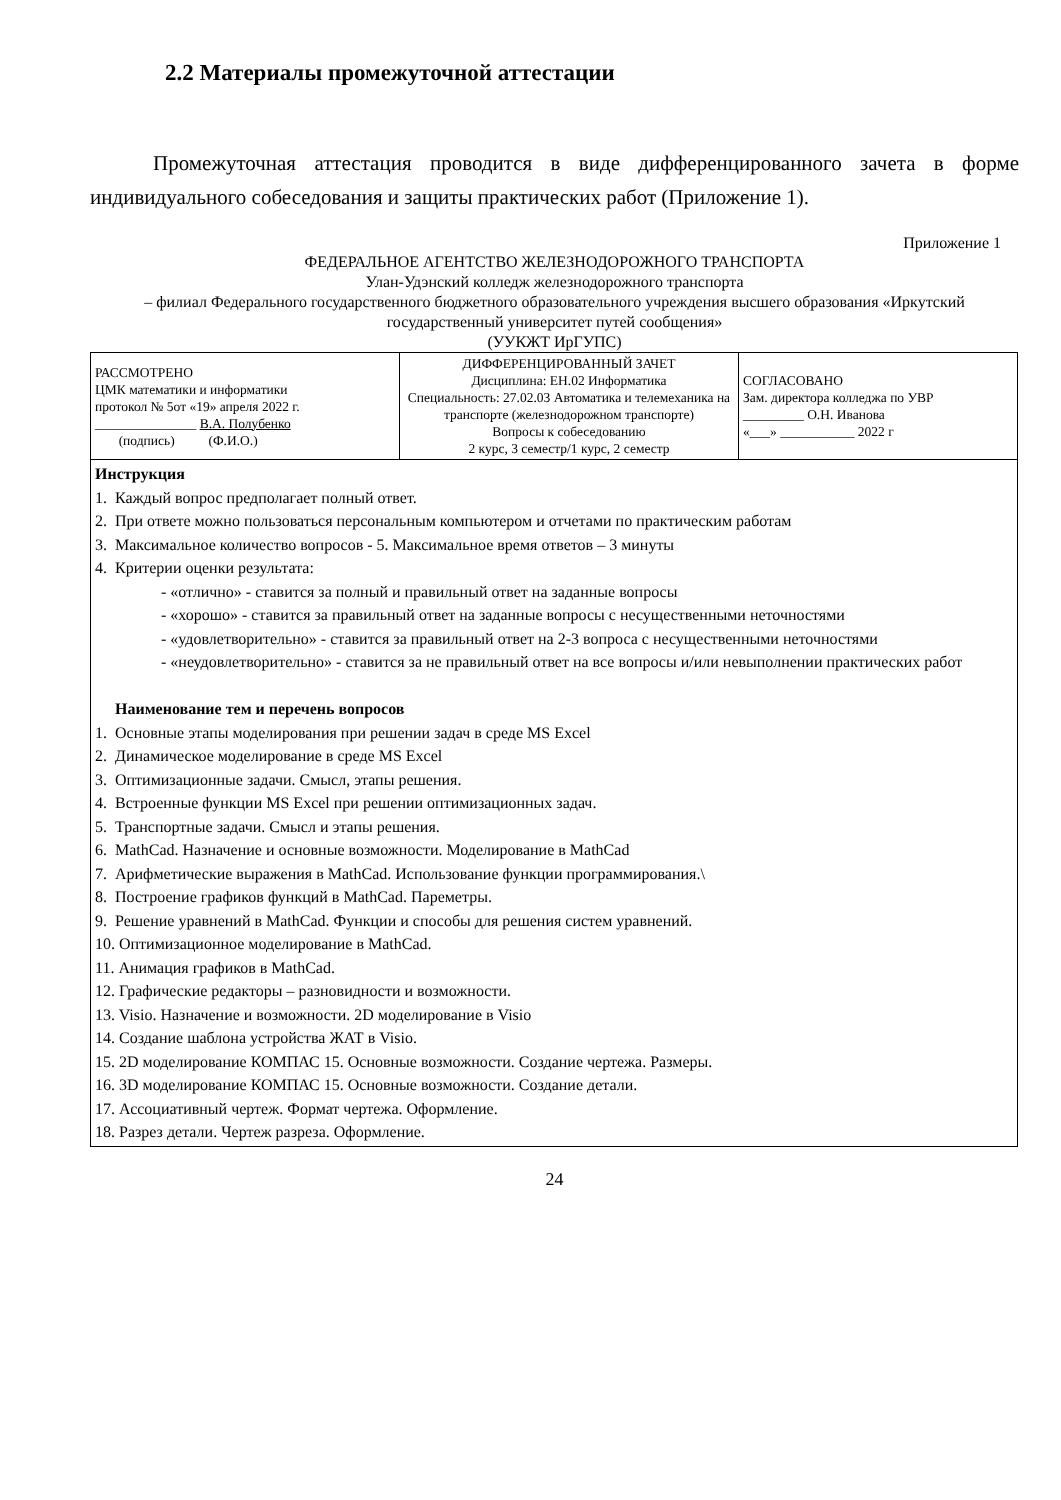2.2 Материалы промежуточной аттестации
Промежуточная аттестация проводится в виде дифференцированного зачета в форме индивидуального собеседования и защиты практических работ (Приложение 1).
Приложение 1
ФЕДЕРАЛЬНОЕ АГЕНТСТВО ЖЕЛЕЗНОДОРОЖНОГО ТРАНСПОРТА
Улан-Удэнский колледж железнодорожного транспорта
– филиал Федерального государственного бюджетного образовательного учреждения высшего образования «Иркутский государственный университет путей сообщения»
(УУКЖТ ИрГУПС)
| РАССМОТРЕНО ЦМК математики и информатики протокол № 5от «19» апреля 2022 г. _______________ В.А. Полубенко (подпись) (Ф.И.О.) | ДИФФЕРЕНЦИРОВАННЫЙ ЗАЧЕТ Дисциплина: ЕН.02 Информатика Специальность: 27.02.03 Автоматика и телемеханика на транспорте (железнодорожном транспорте) Вопросы к собеседованию 2 курс, 3 семестр/1 курс, 2 семестр | СОГЛАСОВАНО Зам. директора колледжа по УВР _________ О.Н. Иванова «___» ___________ 2022 г |
| Инструкция 1. Каждый вопрос предполагает полный ответ. 2. При ответе можно пользоваться персональным компьютером и отчетами по практическим работам 3. Максимальное количество вопросов - 5. Максимальное время ответов – 3 минуты 4. Критерии оценки результата: - «отлично» - ставится за полный и правильный ответ на заданные вопросы - «хорошо» - ставится за правильный ответ на заданные вопросы с несущественными неточностями - «удовлетворительно» - ставится за правильный ответ на 2-3 вопроса с несущественными неточностями - «неудовлетворительно» - ставится за не правильный ответ на все вопросы и/или невыполнении практических работ Наименование тем и перечень вопросов 1. Основные этапы моделирования при решении задач в среде MS Excel 2. Динамическое моделирование в среде MS Excel 3. Оптимизационные задачи. Смысл, этапы решения. 4. Встроенные функции MS Excel при решении оптимизационных задач. 5. Транспортные задачи. Смысл и этапы решения. 6. MathCad. Назначение и основные возможности. Моделирование в MathCad 7. Арифметические выражения в MathCad. Использование функции программирования.\ 8. Построение графиков функций в MathCad. Пареметры. 9. Решение уравнений в MathCad. Функции и способы для решения систем уравнений. 10. Оптимизационное моделирование в MathCad. 11. Анимация графиков в MathCad. 12. Графические редакторы – разновидности и возможности. 13. Visio. Назначение и возможности. 2D моделирование в Visio 14. Создание шаблона устройства ЖАТ в Visio. 15. 2D моделирование КОМПАС 15. Основные возможности. Создание чертежа. Размеры. 16. 3D моделирование КОМПАС 15. Основные возможности. Создание детали. 17. Ассоциативный чертеж. Формат чертежа. Оформление. 18. Разрез детали. Чертеж разреза. Оформление. | | |
24